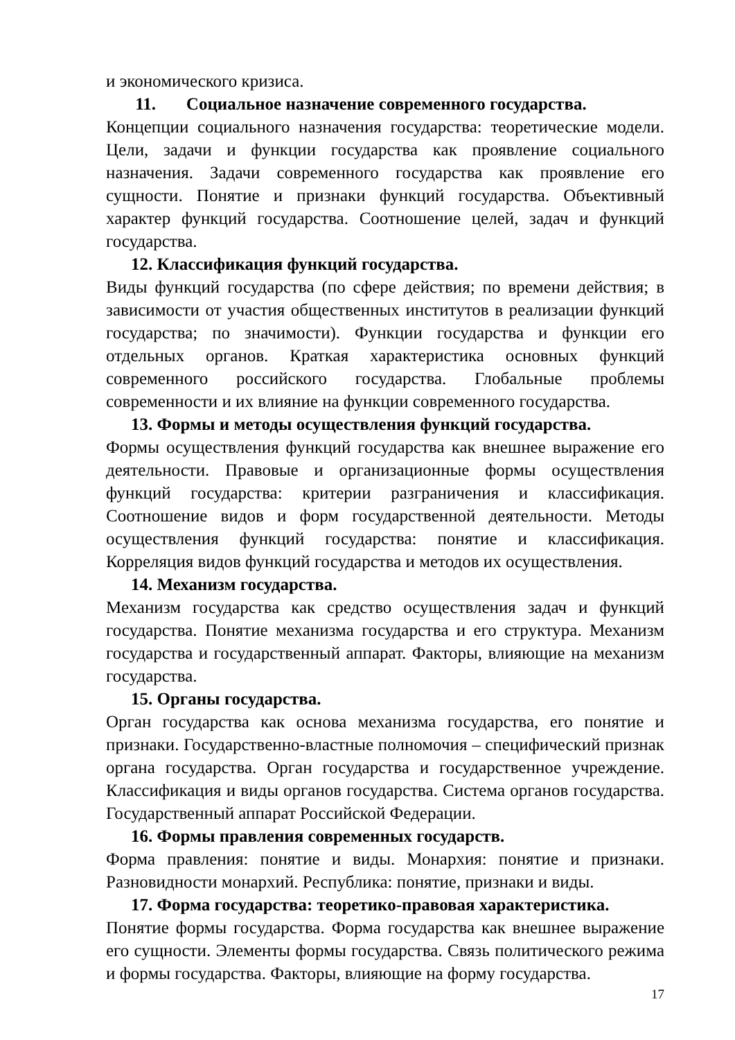и экономического кризиса.
11. Социальное назначение современного государства.
Концепции социального назначения государства: теоретические модели. Цели, задачи и функции государства как проявление социального назначения. Задачи современного государства как проявление его сущности. Понятие и признаки функций государства. Объективный характер функций государства. Соотношение целей, задач и функций государства.
12. Классификация функций государства.
Виды функций государства (по сфере действия; по времени действия; в зависимости от участия общественных институтов в реализации функций государства; по значимости). Функции государства и функции его отдельных органов. Краткая характеристика основных функций современного российского государства. Глобальные проблемы современности и их влияние на функции современного государства.
13. Формы и методы осуществления функций государства.
Формы осуществления функций государства как внешнее выражение его деятельности. Правовые и организационные формы осуществления функций государства: критерии разграничения и классификация. Соотношение видов и форм государственной деятельности. Методы осуществления функций государства: понятие и классификация. Корреляция видов функций государства и методов их осуществления.
14. Механизм государства.
Механизм государства как средство осуществления задач и функций государства. Понятие механизма государства и его структура. Механизм государства и государственный аппарат. Факторы, влияющие на механизм государства.
15. Органы государства.
Орган государства как основа механизма государства, его понятие и признаки. Государственно-властные полномочия – специфический признак органа государства. Орган государства и государственное учреждение. Классификация и виды органов государства. Система органов государства. Государственный аппарат Российской Федерации.
16. Формы правления современных государств.
Форма правления: понятие и виды. Монархия: понятие и признаки. Разновидности монархий. Республика: понятие, признаки и виды.
17. Форма государства: теоретико-правовая характеристика.
Понятие формы государства. Форма государства как внешнее выражение его сущности. Элементы формы государства. Связь политического режима и формы государства. Факторы, влияющие на форму государства.
17